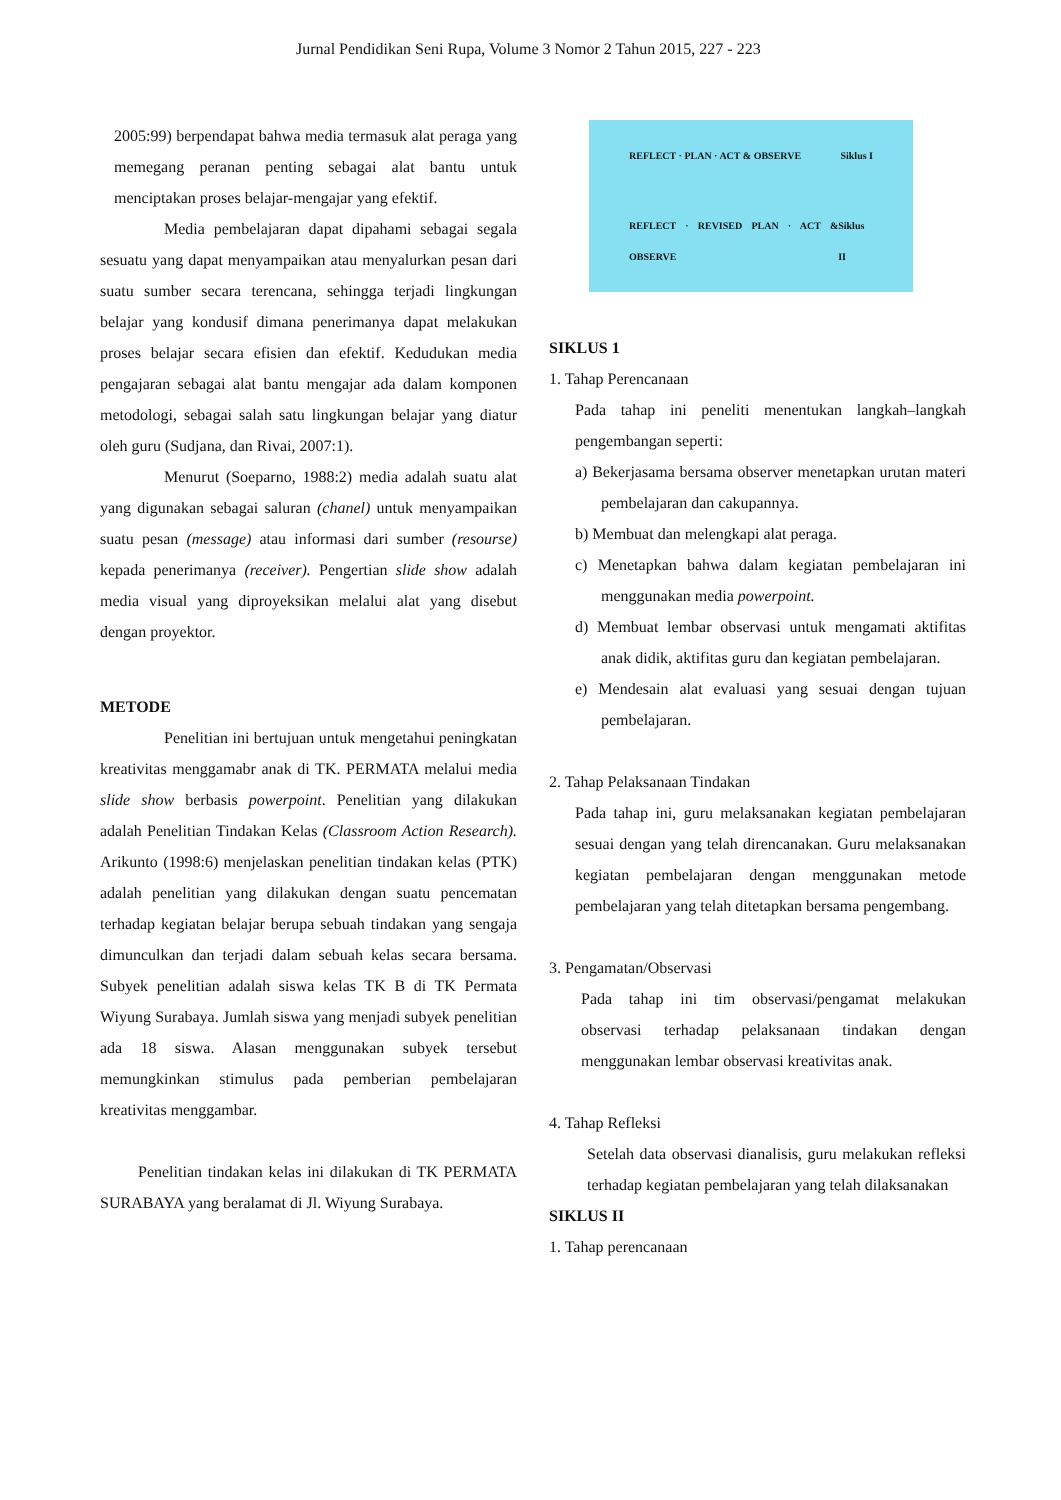Jurnal Pendidikan Seni Rupa, Volume 3 Nomor 2 Tahun 2015, 227 - 223
2005:99) berpendapat bahwa media termasuk alat peraga yang memegang peranan penting sebagai alat bantu untuk menciptakan proses belajar-mengajar yang efektif.
Media pembelajaran dapat dipahami sebagai segala sesuatu yang dapat menyampaikan atau menyalurkan pesan dari suatu sumber secara terencana, sehingga terjadi lingkungan belajar yang kondusif dimana penerimanya dapat melakukan proses belajar secara efisien dan efektif. Kedudukan media pengajaran sebagai alat bantu mengajar ada dalam komponen metodologi, sebagai salah satu lingkungan belajar yang diatur oleh guru (Sudjana, dan Rivai, 2007:1).
Menurut (Soeparno, 1988:2) media adalah suatu alat yang digunakan sebagai saluran (chanel) untuk menyampaikan suatu pesan (message) atau informasi dari sumber (resourse) kepada penerimanya (receiver). Pengertian slide show adalah media visual yang diproyeksikan melalui alat yang disebut dengan proyektor.
METODE
Penelitian ini bertujuan untuk mengetahui peningkatan kreativitas menggamabr anak di TK. PERMATA melalui media slide show berbasis powerpoint. Penelitian yang dilakukan adalah Penelitian Tindakan Kelas (Classroom Action Research). Arikunto (1998:6) menjelaskan penelitian tindakan kelas (PTK) adalah penelitian yang dilakukan dengan suatu pencematan terhadap kegiatan belajar berupa sebuah tindakan yang sengaja dimunculkan dan terjadi dalam sebuah kelas secara bersama. Subyek penelitian adalah siswa kelas TK B di TK Permata Wiyung Surabaya. Jumlah siswa yang menjadi subyek penelitian ada 18 siswa. Alasan menggunakan subyek tersebut memungkinkan stimulus pada pemberian pembelajaran kreativitas menggambar.
Penelitian tindakan kelas ini dilakukan di TK PERMATA SURABAYA yang beralamat di Jl. Wiyung Surabaya.
REFLECT · PLAN · ACT & OBSERVE Siklus I
REFLECT · REVISED PLAN · ACT & OBSERVE Siklus II
SIKLUS 1
1. Tahap Perencanaan
Pada tahap ini peneliti menentukan langkah–langkah pengembangan seperti:
a) Bekerjasama bersama observer menetapkan urutan materi pembelajaran dan cakupannya.
b) Membuat dan melengkapi alat peraga.
c) Menetapkan bahwa dalam kegiatan pembelajaran ini menggunakan media powerpoint.
d) Membuat lembar observasi untuk mengamati aktifitas anak didik, aktifitas guru dan kegiatan pembelajaran.
e) Mendesain alat evaluasi yang sesuai dengan tujuan pembelajaran.
2. Tahap Pelaksanaan Tindakan
Pada tahap ini, guru melaksanakan kegiatan pembelajaran sesuai dengan yang telah direncanakan. Guru melaksanakan kegiatan pembelajaran dengan menggunakan metode pembelajaran yang telah ditetapkan bersama pengembang.
3. Pengamatan/Observasi
Pada tahap ini tim observasi/pengamat melakukan observasi terhadap pelaksanaan tindakan dengan menggunakan lembar observasi kreativitas anak.
4. Tahap Refleksi
Setelah data observasi dianalisis, guru melakukan refleksi terhadap kegiatan pembelajaran yang telah dilaksanakan
SIKLUS II
1. Tahap perencanaan